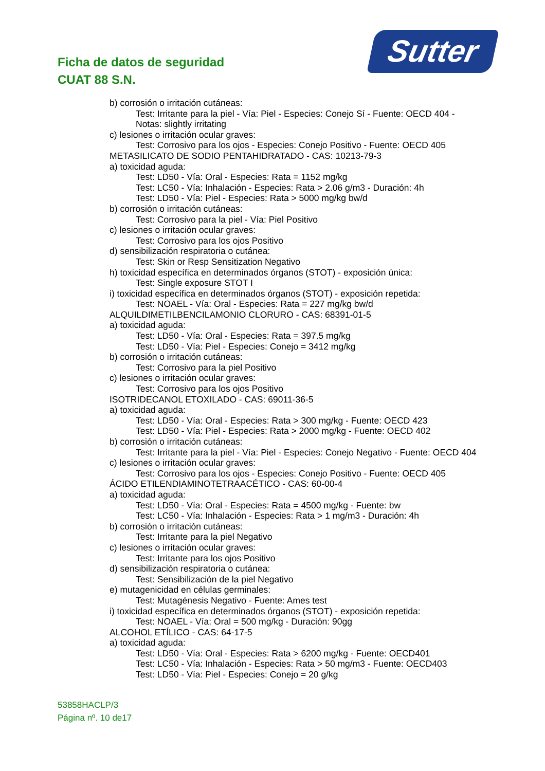Ficha de datos de seguridad
CUAT 88 S.N.
Sutter
b) corrosión o irritación cutáneas:
Test: Irritante para la piel - Vía: Piel - Especies: Conejo Sí - Fuente: OECD 404 -
Notas: slightly irritating
c) lesiones o irritación ocular graves:
Test: Corrosivo para los ojos - Especies: Conejo Positivo - Fuente: OECD 405
METASILICATO DE SODIO PENTAHIDRATADO - CAS: 10213-79-3
a) toxicidad aguda:
Test: LD50 - Vía: Oral - Especies: Rata = 1152 mg/kg
Test: LC50 - Vía: Inhalación - Especies: Rata > 2.06 g/m3 - Duración: 4h
Test: LD50 - Vía: Piel - Especies: Rata > 5000 mg/kg bw/d
b) corrosión o irritación cutáneas:
Test: Corrosivo para la piel - Vía: Piel Positivo
c) lesiones o irritación ocular graves:
Test: Corrosivo para los ojos Positivo
d) sensibilización respiratoria o cutánea:
Test: Skin or Resp Sensitization Negativo
h) toxicidad específica en determinados órganos (STOT) - exposición única:
Test: Single exposure STOT I
i) toxicidad específica en determinados órganos (STOT) - exposición repetida:
Test: NOAEL - Vía: Oral - Especies: Rata = 227 mg/kg bw/d
ALQUILDIMETILBENCILAMONIO CLORURO - CAS: 68391-01-5
a) toxicidad aguda:
Test: LD50 - Vía: Oral - Especies: Rata = 397.5 mg/kg
Test: LD50 - Vía: Piel - Especies: Conejo = 3412 mg/kg
b) corrosión o irritación cutáneas:
Test: Corrosivo para la piel Positivo
c) lesiones o irritación ocular graves:
Test: Corrosivo para los ojos Positivo
ISOTRIDECANOL ETOXILADO - CAS: 69011-36-5
a) toxicidad aguda:
Test: LD50 - Vía: Oral - Especies: Rata > 300 mg/kg - Fuente: OECD 423
Test: LD50 - Vía: Piel - Especies: Rata > 2000 mg/kg - Fuente: OECD 402
b) corrosión o irritación cutáneas:
Test: Irritante para la piel - Vía: Piel - Especies: Conejo Negativo - Fuente: OECD 404
c) lesiones o irritación ocular graves:
Test: Corrosivo para los ojos - Especies: Conejo Positivo - Fuente: OECD 405
ÁCIDO ETILENDIAMINOTETRAACÉTICO - CAS: 60-00-4
a) toxicidad aguda:
Test: LD50 - Vía: Oral - Especies: Rata = 4500 mg/kg - Fuente: bw
Test: LC50 - Vía: Inhalación - Especies: Rata > 1 mg/m3 - Duración: 4h
b) corrosión o irritación cutáneas:
Test: Irritante para la piel Negativo
c) lesiones o irritación ocular graves:
Test: Irritante para los ojos Positivo
d) sensibilización respiratoria o cutánea:
Test: Sensibilización de la piel Negativo
e) mutagenicidad en células germinales:
Test: Mutagénesis Negativo - Fuente: Ames test
i) toxicidad específica en determinados órganos (STOT) - exposición repetida:
Test: NOAEL - Vía: Oral = 500 mg/kg - Duración: 90gg
ALCOHOL ETÍLICO - CAS: 64-17-5
a) toxicidad aguda:
Test: LD50 - Vía: Oral - Especies: Rata > 6200 mg/kg - Fuente: OECD401
Test: LC50 - Vía: Inhalación - Especies: Rata > 50 mg/m3 - Fuente: OECD403
Test: LD50 - Vía: Piel - Especies: Conejo = 20 g/kg
53858HACLP/3
Página nº. 10 de17